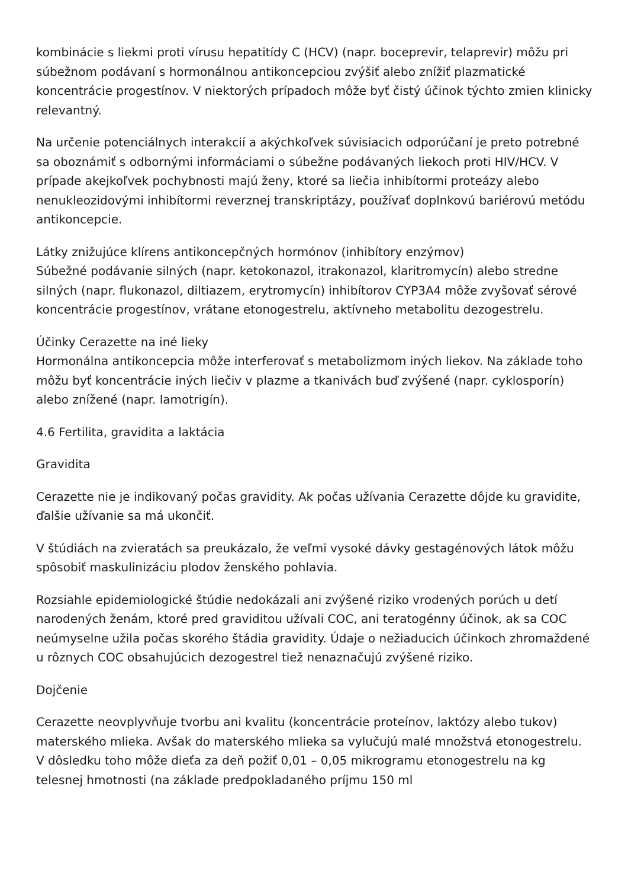kombinácie s liekmi proti vírusu hepatitídy C (HCV) (napr. boceprevir, telaprevir) môžu pri súbežnom podávaní s hormonálnou antikoncepciou zvýšiť alebo znížiť plazmatické koncentrácie progestínov. V niektorých prípadoch môže byť čistý účinok týchto zmien klinicky relevantný.
Na určenie potenciálnych interakcií a akýchkoľvek súvisiacich odporúčaní je preto potrebné sa oboznámiť s odbornými informáciami o súbežne podávaných liekoch proti HIV/HCV. V prípade akejkoľvek pochybnosti majú ženy, ktoré sa liečia inhibítormi proteázy alebo nenukleozidovými inhibítormi reverznej transkriptázy, používať doplnkovú bariérovú metódu antikoncepcie.
Látky znižujúce klírens antikoncepčných hormónov (inhibítory enzýmov)
Súbežné podávanie silných (napr. ketokonazol, itrakonazol, klaritromycín) alebo stredne silných (napr. flukonazol, diltiazem, erytromycín) inhibítorov CYP3A4 môže zvyšovať sérové koncentrácie progestínov, vrátane etonogestrelu, aktívneho metabolitu dezogestrelu.
Účinky Cerazette na iné lieky
Hormonálna antikoncepcia môže interferovať s metabolizmom iných liekov. Na základe toho môžu byť koncentrácie iných liečiv v plazme a tkanivách buď zvýšené (napr. cyklosporín) alebo znížené (napr. lamotrigín).
4.6 Fertilita, gravidita a laktácia
Gravidita
Cerazette nie je indikovaný počas gravidity. Ak počas užívania Cerazette dôjde ku gravidite, ďalšie užívanie sa má ukončiť.
V štúdiách na zvieratách sa preukázalo, že veľmi vysoké dávky gestagénových látok môžu spôsobiť maskulinizáciu plodov ženského pohlavia.
Rozsiahle epidemiologické štúdie nedokázali ani zvýšené riziko vrodených porúch u detí narodených ženám, ktoré pred graviditou užívali COC, ani teratogénny účinok, ak sa COC neúmyselne užila počas skorého štádia gravidity. Údaje o nežiaducich účinkoch zhromaždené u rôznych COC obsahujúcich dezogestrel tiež nenaznačujú zvýšené riziko.
Dojčenie
Cerazette neovplyvňuje tvorbu ani kvalitu (koncentrácie proteínov, laktózy alebo tukov) materského mlieka. Avšak do materského mlieka sa vylučujú malé množstvá etonogestrelu. V dôsledku toho môže dieťa za deň požiť 0,01 – 0,05 mikrogramu etonogestrelu na kg telesnej hmotnosti (na základe predpokladaného príjmu 150 ml